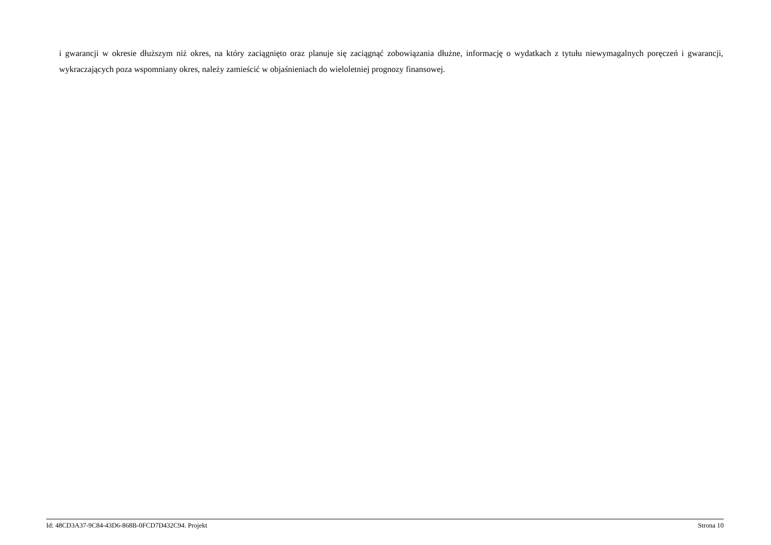i gwarancji w okresie dłuższym niż okres, na który zaciągnięto oraz planuje się zaciągnąć zobowiązania dłużne, informację o wydatkach z tytułu niewymagalnych poręczeń i gwarancji, wykraczających poza wspomniany okres, należy zamieścić w objaśnieniach do wieloletniej prognozy finansowej.
Id: 48CD3A37-9C84-43D6-868B-0FCD7D432C94. Projekt Strona 10